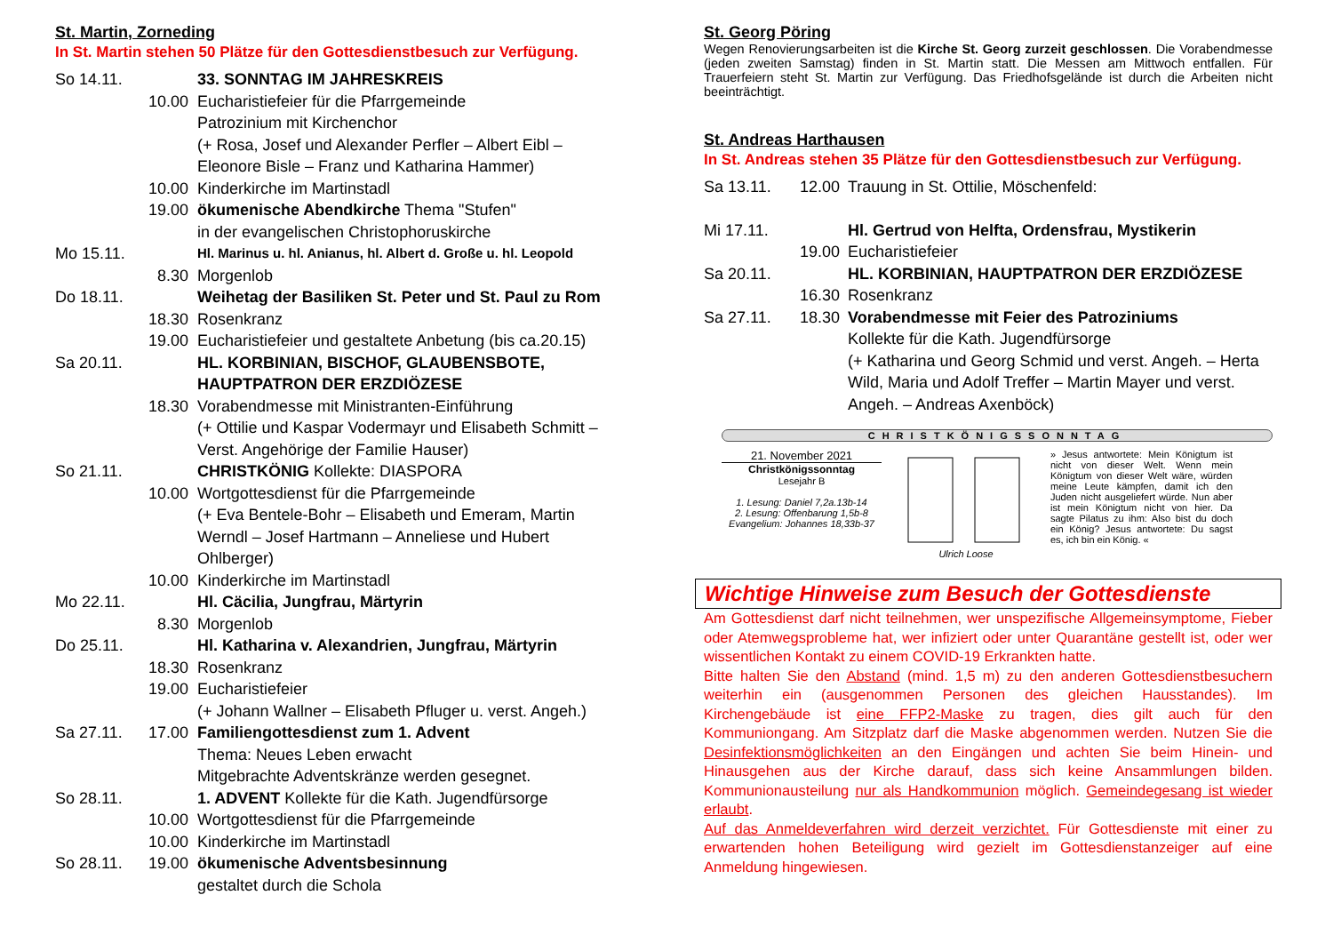St. Martin, Zorneding
In St. Martin stehen 50 Plätze für den Gottesdienstbesuch zur Verfügung.
So 14.11. 33. SONNTAG IM JAHRESKREIS
10.00 Eucharistiefeier für die Pfarrgemeinde
Patrozinium mit Kirchenchor
(+ Rosa, Josef und Alexander Perfler – Albert Eibl – Eleonore Bisle – Franz und Katharina Hammer)
10.00 Kinderkirche im Martinstadl
19.00 ökumenische Abendkirche Thema "Stufen"
in der evangelischen Christophoruskirche
Mo 15.11. Hl. Marinus u. hl. Anianus, hl. Albert d. Große u. hl. Leopold
8.30 Morgenlob
Do 18.11. Weihetag der Basiliken St. Peter und St. Paul zu Rom
18.30 Rosenkranz
19.00 Eucharistiefeier und gestaltete Anbetung (bis ca.20.15)
Sa 20.11. HL. KORBINIAN, BISCHOF, GLAUBENSBOTE, HAUPTPATRON DER ERZDIÖZESE
18.30 Vorabendmesse mit Ministranten-Einführung
(+ Ottilie und Kaspar Vodermayr und Elisabeth Schmitt – Verst. Angehörige der Familie Hauser)
So 21.11. CHRISTKÖNIG Kollekte: DIASPORA
10.00 Wortgottesdienst für die Pfarrgemeinde
(+ Eva Bentele-Bohr – Elisabeth und Emeram, Martin Werndl – Josef Hartmann – Anneliese und Hubert Ohlberger)
10.00 Kinderkirche im Martinstadl
Mo 22.11. Hl. Cäcilia, Jungfrau, Märtyrin
8.30 Morgenlob
Do 25.11. Hl. Katharina v. Alexandrien, Jungfrau, Märtyrin
18.30 Rosenkranz
19.00 Eucharistiefeier
(+ Johann Wallner – Elisabeth Pfluger u. verst. Angeh.)
Sa 27.11. 17.00 Familiengottesdienst zum 1. Advent
Thema: Neues Leben erwacht
Mitgebrachte Adventskränze werden gesegnet.
So 28.11. 1. ADVENT Kollekte für die Kath. Jugendfürsorge
10.00 Wortgottesdienst für die Pfarrgemeinde
10.00 Kinderkirche im Martinstadl
So 28.11. 19.00 ökumenische Adventsbesinnung
gestaltet durch die Schola
St. Georg Pöring
Wegen Renovierungsarbeiten ist die Kirche St. Georg zurzeit geschlossen. Die Vorabendmesse (jeden zweiten Samstag) finden in St. Martin statt. Die Messen am Mittwoch entfallen. Für Trauerfeiern steht St. Martin zur Verfügung. Das Friedhofsgelände ist durch die Arbeiten nicht beeinträchtigt.
St. Andreas Harthausen
In St. Andreas stehen 35 Plätze für den Gottesdienstbesuch zur Verfügung.
Sa 13.11. 12.00 Trauung in St. Ottilie, Möschenfeld:
Mi 17.11. Hl. Gertrud von Helfta, Ordensfrau, Mystikerin
19.00 Eucharistiefeier
Sa 20.11. HL. KORBINIAN, HAUPTPATRON DER ERZDIÖZESE
16.30 Rosenkranz
Sa 27.11. 18.30 Vorabendmesse mit Feier des Patroziniums
Kollekte für die Kath. Jugendfürsorge
(+ Katharina und Georg Schmid und verst. Angeh. – Herta Wild, Maria und Adolf Treffer – Martin Mayer und verst. Angeh. – Andreas Axenböck)
CHRISTKÖNIGSSONNTAG
21. November 2021
Christkönigssonntag
Lesejahr B
1. Lesung: Daniel 7,2a.13b-14
2. Lesung: Offenbarung 1,5b-8
Evangelium: Johannes 18,33b-37
Ulrich Loose » Jesus antwortete: Mein Königtum ist nicht von dieser Welt. Wenn mein Königtum von dieser Welt wäre, würden meine Leute kämpfen, damit ich den Juden nicht ausgeliefert würde. Nun aber ist mein Königtum nicht von hier. Da sagte Pilatus zu ihm: Also bist du doch ein König? Jesus antwortete: Du sagst es, ich bin ein König. «
Wichtige Hinweise zum Besuch der Gottesdienste
Am Gottesdienst darf nicht teilnehmen, wer unspezifische Allgemeinsymptome, Fieber oder Atemwegsprobleme hat, wer infiziert oder unter Quarantäne gestellt ist, oder wer wissentlichen Kontakt zu einem COVID-19 Erkrankten hatte.
Bitte halten Sie den Abstand (mind. 1,5 m) zu den anderen Gottesdienstbesuchern weiterhin ein (ausgenommen Personen des gleichen Hausstandes). Im Kirchengebäude ist eine FFP2-Maske zu tragen, dies gilt auch für den Kommuniongang. Am Sitzplatz darf die Maske abgenommen werden. Nutzen Sie die Desinfektionsmöglichkeiten an den Eingängen und achten Sie beim Hinein- und Hinausgehen aus der Kirche darauf, dass sich keine Ansammlungen bilden. Kommunionausteilung nur als Handkommunion möglich. Gemeindegesang ist wieder erlaubt.
Auf das Anmeldeverfahren wird derzeit verzichtet. Für Gottesdienste mit einer zu erwartenden hohen Beteiligung wird gezielt im Gottesdienstanzeiger auf eine Anmeldung hingewiesen.